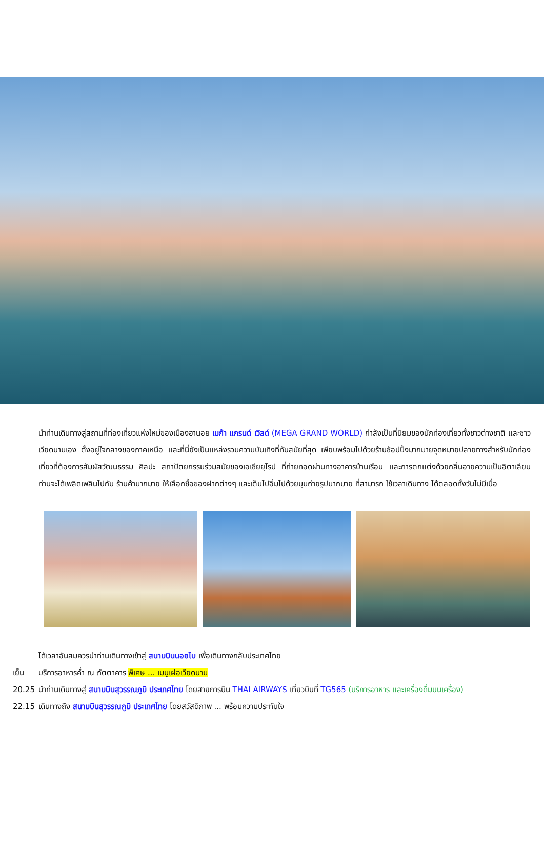นำท่านเดินทางสู่สถานที่ท่องเที่ยวแห่งใหม่ของเมืองฮานอย เมก้า แกรนด์ เวิลด์ (MEGA GRAND WORLD) กำลังเป็นที่นิยมของนักท่องเที่ยวทั้งชาวต่างชาติ และชาวเวียดนามเอง ตั้งอยู่ใจกลางของภาคเหนือ และที่นี่ยังเป็นแหล่งรวมความบันเทิงที่ทันสมัยที่สุด เพียบพร้อมไปด้วยร้านช้อปปิ้งมากมายจุดหมายปลายทางสำหรับนักท่องเที่ยวที่ต้องการสัมผัสวัฒนธรรม ศิลปะ สถาปัตยกรรมร่วมสมัยของเอเชียยุโรป ที่ถ่ายทอดผ่านทางอาคารบ้านเรือน และการตกแต่งด้วยกลิ่นอายความเป็นอิตาเลียน ท่านจะได้เพลิดเพลินไปกับ ร้านค้ามากมาย ให้เลือกซื้อของฝากต่างๆ และเต็มไปอิ่มไปด้วยมุมถ่ายรูปมากมาย ที่สามารถ ใช้เวลาเดินทาง ได้ตลอดทั้งวันไม่มีเบื่อ
ได้เวลาอันสมควรนำท่านเดินทางเข้าสู่ สนามบินนอยไบ เพื่อเดินทางกลับประเทศไทย
เย็น บริการอาหารค่ำ ณ ภัตตาคาร พิเศษ ... เมนูเฝอเวียดนาม
20.25 นำท่านเดินทางสู่ สนามบินสุวรรณภูมิ ประเทศไทย โดยสายการบิน THAI AIRWAYS เที่ยวบินที่ TG565 (บริการอาหาร และเครื่องดื่มบนเครื่อง)
22.15 เดินทางถึง สนามบินสุวรรณภูมิ ประเทศไทย โดยสวัสดิภาพ ... พร้อมความประทับใจ